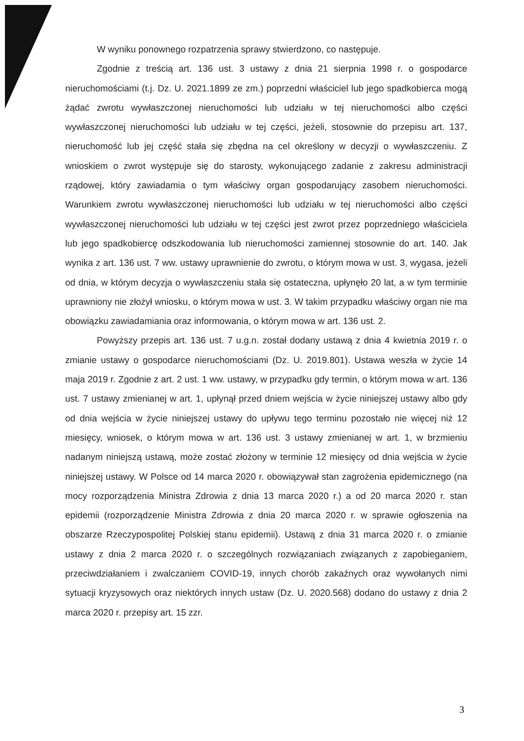W wyniku ponownego rozpatrzenia sprawy stwierdzono, co następuje.
Zgodnie z treścią art. 136 ust. 3 ustawy z dnia 21 sierpnia 1998 r. o gospodarce nieruchomościami (t.j. Dz. U. 2021.1899 ze zm.) poprzedni właściciel lub jego spadkobierca mogą żądać zwrotu wywłaszczonej nieruchomości lub udziału w tej nieruchomości albo części wywłaszczonej nieruchomości lub udziału w tej części, jeżeli, stosownie do przepisu art. 137, nieruchomość lub jej część stała się zbędna na cel określony w decyzji o wywłaszczeniu. Z wnioskiem o zwrot występuje się do starosty, wykonującego zadanie z zakresu administracji rządowej, który zawiadamia o tym właściwy organ gospodarujący zasobem nieruchomości. Warunkiem zwrotu wywłaszczonej nieruchomości lub udziału w tej nieruchomości albo części wywłaszczonej nieruchomości lub udziału w tej części jest zwrot przez poprzedniego właściciela lub jego spadkobiercę odszkodowania lub nieruchomości zamiennej stosownie do art. 140. Jak wynika z art. 136 ust. 7 ww. ustawy uprawnienie do zwrotu, o którym mowa w ust. 3, wygasa, jeżeli od dnia, w którym decyzja o wywłaszczeniu stała się ostateczna, upłynęło 20 lat, a w tym terminie uprawniony nie złożył wniosku, o którym mowa w ust. 3. W takim przypadku właściwy organ nie ma obowiązku zawiadamiania oraz informowania, o którym mowa w art. 136 ust. 2.
Powyższy przepis art. 136 ust. 7 u.g.n. został dodany ustawą z dnia 4 kwietnia 2019 r. o zmianie ustawy o gospodarce nieruchomościami (Dz. U. 2019.801). Ustawa weszła w życie 14 maja 2019 r. Zgodnie z art. 2 ust. 1 ww. ustawy, w przypadku gdy termin, o którym mowa w art. 136 ust. 7 ustawy zmienianej w art. 1, upłynął przed dniem wejścia w życie niniejszej ustawy albo gdy od dnia wejścia w życie niniejszej ustawy do upływu tego terminu pozostało nie więcej niż 12 miesięcy, wniosek, o którym mowa w art. 136 ust. 3 ustawy zmienianej w art. 1, w brzmieniu nadanym niniejszą ustawą, może zostać złożony w terminie 12 miesięcy od dnia wejścia w życie niniejszej ustawy. W Polsce od 14 marca 2020 r. obowiązywał stan zagrożenia epidemicznego (na mocy rozporządzenia Ministra Zdrowia z dnia 13 marca 2020 r.) a od 20 marca 2020 r. stan epidemii (rozporządzenie Ministra Zdrowia z dnia 20 marca 2020 r. w sprawie ogłoszenia na obszarze Rzeczypospolitej Polskiej stanu epidemii). Ustawą z dnia 31 marca 2020 r. o zmianie ustawy z dnia 2 marca 2020 r. o szczególnych rozwiązaniach związanych z zapobieganiem, przeciwdziałaniem i zwalczaniem COVID-19, innych chorób zakaźnych oraz wywołanych nimi sytuacji kryzysowych oraz niektórych innych ustaw (Dz. U. 2020.568) dodano do ustawy z dnia 2 marca 2020 r. przepisy art. 15 zzr.
3